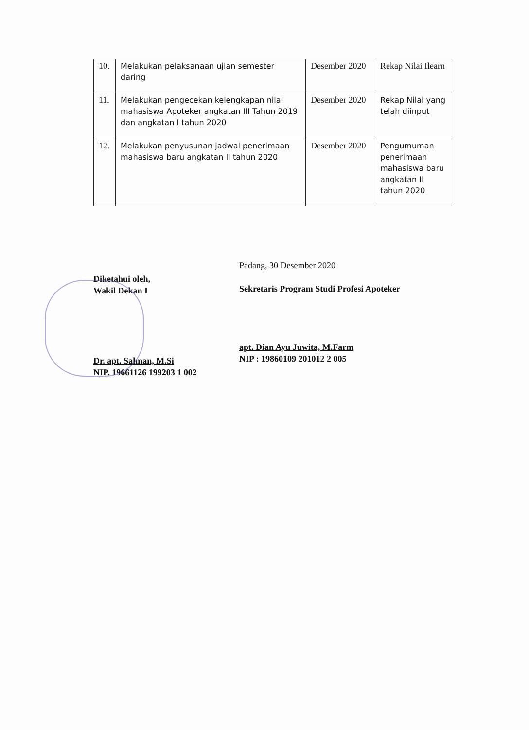| 10. | Melakukan pelaksanaan ujian semester daring | Desember 2020 | Rekap Nilai Ilearn |
| 11. | Melakukan pengecekan kelengkapan nilai mahasiswa Apoteker angkatan III Tahun 2019 dan angkatan I tahun 2020 | Desember 2020 | Rekap Nilai yang telah diinput |
| 12. | Melakukan penyusunan jadwal penerimaan mahasiswa baru angkatan II tahun 2020 | Desember 2020 | Pengumuman penerimaan mahasiswa baru angkatan II tahun 2020 |
Diketahui oleh,
Wakil Dekan I
Dr. apt. Salman, M.Si
NIP. 19661126 199203 1 002
Padang, 30 Desember 2020
Sekretaris Program Studi Profesi Apoteker
apt. Dian Ayu Juwita, M.Farm
NIP : 19860109 201012 2 005